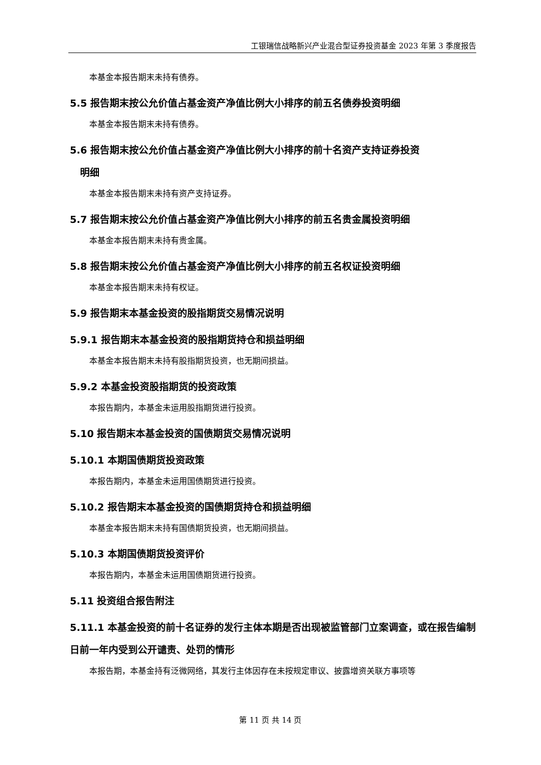工银瑞信战略新兴产业混合型证券投资基金 2023 年第 3 季度报告
本基金本报告期末未持有债券。
5.5 报告期末按公允价值占基金资产净值比例大小排序的前五名债券投资明细
本基金本报告期末未持有债券。
5.6 报告期末按公允价值占基金资产净值比例大小排序的前十名资产支持证券投资
明细
本基金本报告期末未持有资产支持证券。
5.7 报告期末按公允价值占基金资产净值比例大小排序的前五名贵金属投资明细
本基金本报告期末未持有贵金属。
5.8 报告期末按公允价值占基金资产净值比例大小排序的前五名权证投资明细
本基金本报告期末未持有权证。
5.9 报告期末本基金投资的股指期货交易情况说明
5.9.1 报告期末本基金投资的股指期货持仓和损益明细
本基金本报告期末未持有股指期货投资，也无期间损益。
5.9.2 本基金投资股指期货的投资政策
本报告期内，本基金未运用股指期货进行投资。
5.10 报告期末本基金投资的国债期货交易情况说明
5.10.1 本期国债期货投资政策
本报告期内，本基金未运用国债期货进行投资。
5.10.2 报告期末本基金投资的国债期货持仓和损益明细
本基金本报告期末未持有国债期货投资，也无期间损益。
5.10.3 本期国债期货投资评价
本报告期内，本基金未运用国债期货进行投资。
5.11 投资组合报告附注
5.11.1 本基金投资的前十名证券的发行主体本期是否出现被监管部门立案调查，或在报告编制日前一年内受到公开谴责、处罚的情形
本报告期，本基金持有泛微网络，其发行主体因存在未按规定审议、披露增资关联方事项等
第 11 页 共 14 页